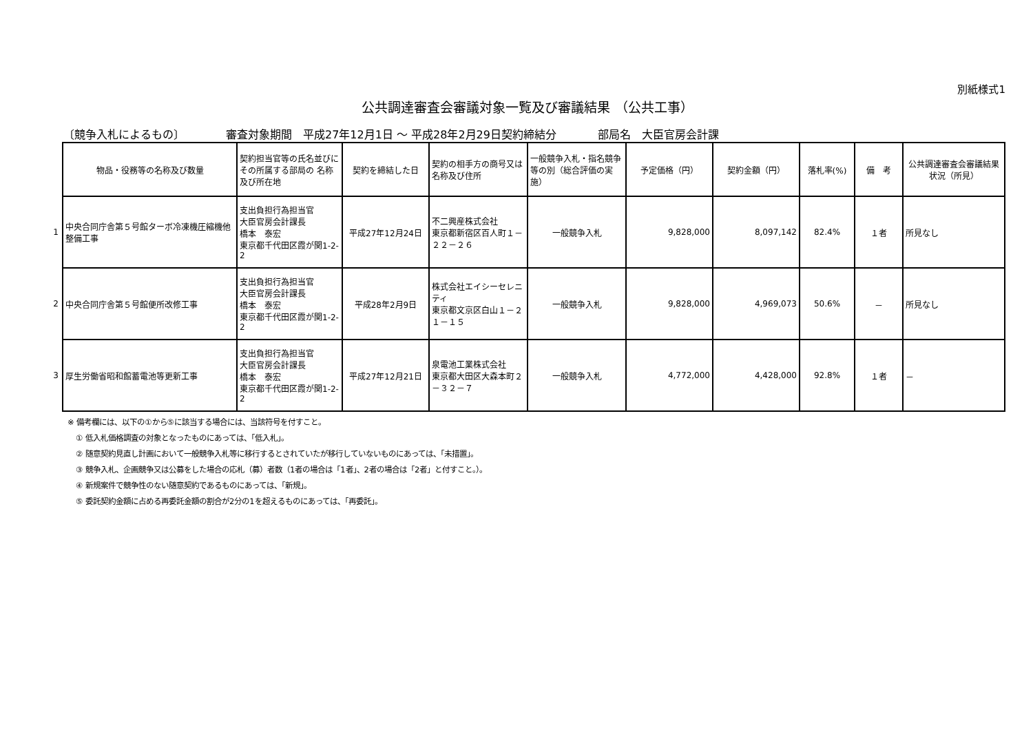別紙様式1
公共調達審査会審議対象一覧及び審議結果 （公共工事）
〔競争入札によるもの〕 審査対象期間　平成27年12月1日 ～ 平成28年2月29日契約締結分 部局名　大臣官房会計課
| | 物品・役務等の名称及び数量 | 契約担当官等の氏名並びにその所属する部局の 名称及び所在地 | 契約を締結した日 | 契約の相手方の商号又は名称及び住所 | 一般競争入札・指名競争等の別（総合評価の実施） | 予定価格（円） | 契約金額（円） | 落札率(%) | 備 考 | 公共調達審査会審議結果状況（所見） |
| 1 | 中央合同庁舎第５号館ターボ冷凍機圧縮機他整備工事 | 支出負担行為担当官 大臣官房会計課長 橋本 泰宏 東京都千代田区霞が関1-2-2 | 平成27年12月24日 | 不二興産株式会社 東京都新宿区百人町１－２２－２６ | 一般競争入札 | 9,828,000 | 8,097,142 | 82.4% | １者 | 所見なし |
| 2 | 中央合同庁舎第５号館便所改修工事 | 支出負担行為担当官 大臣官房会計課長 橋本 泰宏 東京都千代田区霞が関1-2-2 | 平成28年2月9日 | 株式会社エイシーセレニティ 東京都文京区白山１－２１－１５ | 一般競争入札 | 9,828,000 | 4,969,073 | 50.6% | － | 所見なし |
| 3 | 厚生労働省昭和館蓄電池等更新工事 | 支出負担行為担当官 大臣官房会計課長 橋本 泰宏 東京都千代田区霞が関1-2-2 | 平成27年12月21日 | 泉電池工業株式会社 東京都大田区大森本町２－３２－７ | 一般競争入札 | 4,772,000 | 4,428,000 | 92.8% | １者 | － |
※ 備考欄には、以下の①から⑤に該当する場合には、当該符号を付すこと。
① 低入札価格調査の対象となったものにあっては、「低入札」。
② 随意契約見直し計画において一般競争入札等に移行するとされていたが移行していないものにあっては、「未措置」。
③ 競争入札、企画競争又は公募をした場合の応札（募）者数（1者の場合は「1者」、2者の場合は「2者」と付すこと。）。
④ 新規案件で競争性のない随意契約であるものにあっては、「新規」。
⑤ 委託契約金額に占める再委託金額の割合が2分の1を超えるものにあっては、「再委託」。